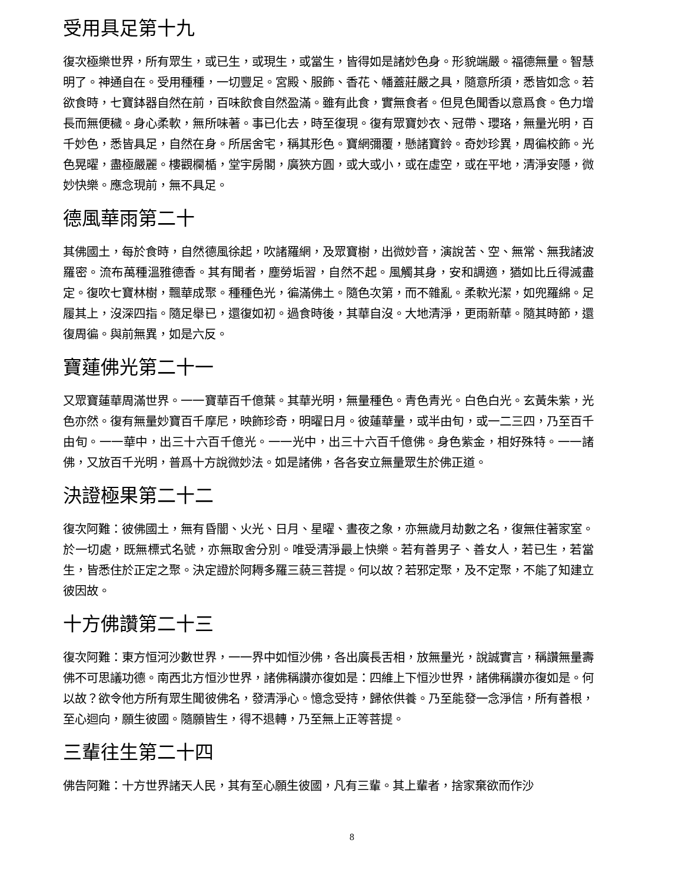受用具足第十九
復次極樂世界，所有眾生，或已生，或現生，或當生，皆得如是諸妙色身。形貌端嚴。福德無量。智慧明了。神通自在。受用種種，一切豐足。宮殿、服飾、香花、幡蓋莊嚴之具，隨意所須，悉皆如念。若欲食時，七寶鉢器自然在前，百味飲食自然盈滿。雖有此食，實無食者。但見色聞香以意爲食。色力增長而無便穢。身心柔軟，無所味著。事已化去，時至復現。復有眾寶妙衣、冠帶、瓔珞，無量光明，百千妙色，悉皆具足，自然在身。所居舍宅，稱其形色。寶網彌覆，懸諸寶鈴。奇妙珍異，周徧校飾。光色晃曜，盡極嚴麗。樓觀欄楯，堂宇房閣，廣狹方圓，或大或小，或在虛空，或在平地，清淨安隱，微妙快樂。應念現前，無不具足。
德風華雨第二十
其佛國土，每於食時，自然德風徐起，吹諸羅網，及眾寶樹，出微妙音，演說苦、空、無常、無我諸波羅密。流布萬種溫雅德香。其有聞者，塵勞垢習，自然不起。風觸其身，安和調適，猶如比丘得滅盡定。復吹七寶林樹，飄華成聚。種種色光，徧滿佛土。隨色次第，而不雜亂。柔軟光潔，如兜羅綿。足履其上，沒深四指。隨足舉已，還復如初。過食時後，其華自沒。大地清淨，更雨新華。隨其時節，還復周徧。與前無異，如是六反。
寶蓮佛光第二十一
又眾寶蓮華周滿世界。一一寶華百千億葉。其華光明，無量種色。青色青光。白色白光。玄黃朱紫，光色亦然。復有無量妙寶百千摩尼，映飾珍奇，明曜日月。彼蓮華量，或半由旬，或一二三四，乃至百千由旬。一一華中，出三十六百千億光。一一光中，出三十六百千億佛。身色紫金，相好殊特。一一諸佛，又放百千光明，普爲十方說微妙法。如是諸佛，各各安立無量眾生於佛正道。
決證極果第二十二
復次阿難：彼佛國土，無有昏闇、火光、日月、星曜、晝夜之象，亦無歲月劫數之名，復無住著家室。於一切處，既無標式名號，亦無取舍分別。唯受清淨最上快樂。若有善男子、善女人，若已生，若當生，皆悉住於正定之聚。決定證於阿耨多羅三藐三菩提。何以故？若邪定聚，及不定聚，不能了知建立彼因故。
十方佛讚第二十三
復次阿難：東方恒河沙數世界，一一界中如恒沙佛，各出廣長舌相，放無量光，說誠實言，稱讚無量壽佛不可思議功德。南西北方恒沙世界，諸佛稱讚亦復如是：四維上下恒沙世界，諸佛稱讚亦復如是。何以故？欲令他方所有眾生聞彼佛名，發清淨心。憶念受持，歸依供養。乃至能發一念淨信，所有善根，至心迴向，願生彼國。隨願皆生，得不退轉，乃至無上正等菩提。
三輩往生第二十四
佛告阿難：十方世界諸天人民，其有至心願生彼國，凡有三輩。其上輩者，捨家棄欲而作沙
8